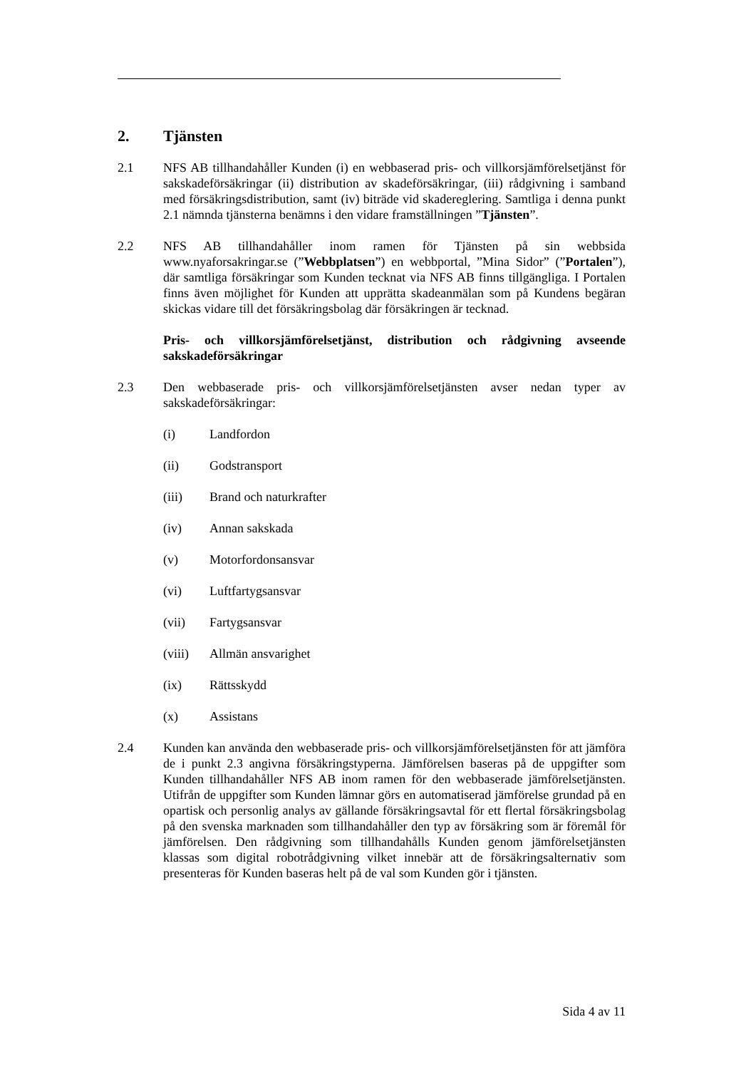2. Tjänsten
2.1 NFS AB tillhandahåller Kunden (i) en webbaserad pris- och villkorsjämförelsetjänst för sakskadeförsäkringar (ii) distribution av skadeförsäkringar, (iii) rådgivning i samband med försäkringsdistribution, samt (iv) biträde vid skadereglering. Samtliga i denna punkt 2.1 nämnda tjänsterna benämns i den vidare framställningen ”Tjänsten”.
2.2 NFS AB tillhandahåller inom ramen för Tjänsten på sin webbsida www.nyaforsakringar.se (”Webbplatsen”) en webbportal, ”Mina Sidor” (”Portalen”), där samtliga försäkringar som Kunden tecknat via NFS AB finns tillgängliga. I Portalen finns även möjlighet för Kunden att upprätta skadeanmälan som på Kundens begäran skickas vidare till det försäkringsbolag där försäkringen är tecknad.
Pris- och villkorsjämförelsetjänst, distribution och rådgivning avseende sakskadeförsäkringar
2.3 Den webbaserade pris- och villkorsjämförelsetjänsten avser nedan typer av sakskadeförsäkringar:
(i) Landfordon
(ii) Godstransport
(iii) Brand och naturkrafter
(iv) Annan sakskada
(v) Motorfordonsansvar
(vi) Luftfartygsansvar
(vii) Fartygsansvar
(viii) Allmän ansvarighet
(ix) Rättsskydd
(x) Assistans
2.4 Kunden kan använda den webbaserade pris- och villkorsjämförelsetjänsten för att jämföra de i punkt 2.3 angivna försäkringstyperna. Jämförelsen baseras på de uppgifter som Kunden tillhandahåller NFS AB inom ramen för den webbaserade jämförelsetjänsten. Utifrån de uppgifter som Kunden lämnar görs en automatiserad jämförelse grundad på en opartisk och personlig analys av gällande försäkringsavtal för ett flertal försäkringsbolag på den svenska marknaden som tillhandahåller den typ av försäkring som är föremål för jämförelsen. Den rådgivning som tillhandahålls Kunden genom jämförelsetjänsten klassas som digital robotrådgivning vilket innebär att de försäkringsalternativ som presenteras för Kunden baseras helt på de val som Kunden gör i tjänsten.
Sida 4 av 11